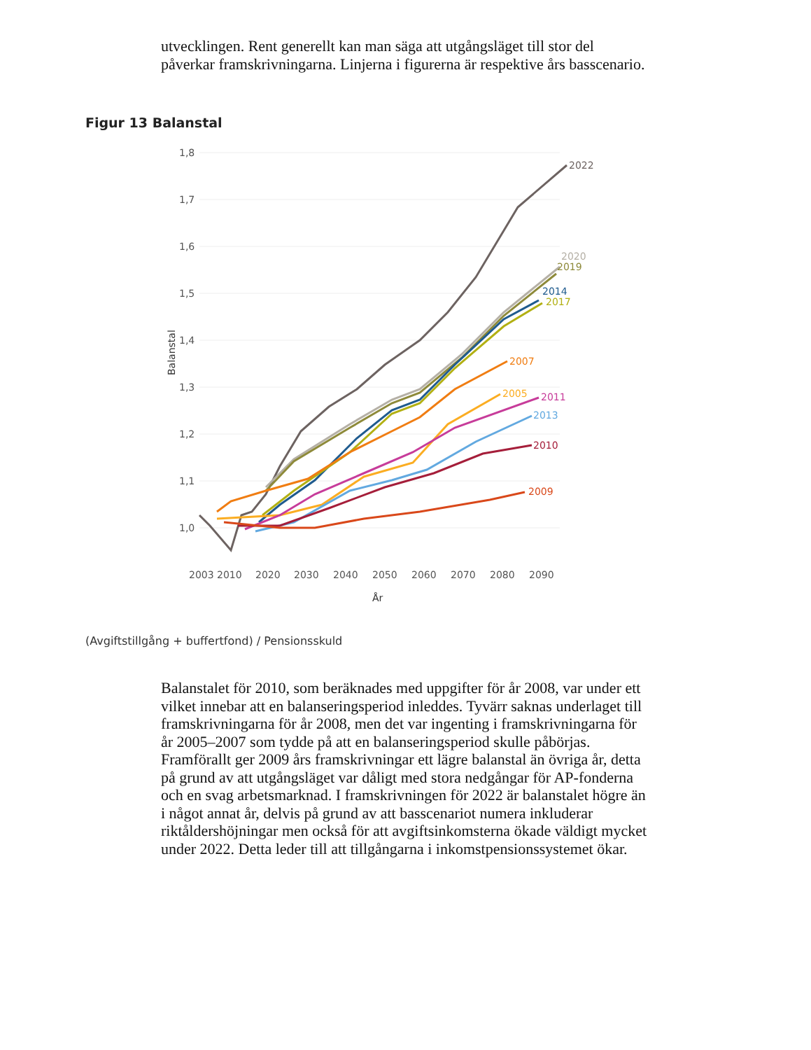utvecklingen. Rent generellt kan man säga att utgångsläget till stor del påverkar framskrivningarna. Linjerna i figurerna är respektive års basscenario.
Figur 13 Balanstal
1,8
1,7
1,6
1,5
1,4
1,3
1,2
1,1
1,0
Balanstal
2003
2010
2020
2030
2040
2050
2060
2070
2080
2090
År
2022
2020
2019
2014
2017
2007
2005
2011
2013
2010
2009
(Avgiftstillgång + buffertfond) / Pensionsskuld
Balanstalet för 2010, som beräknades med uppgifter för år 2008, var under ett vilket innebar att en balanseringsperiod inleddes. Tyvärr saknas underlaget till framskrivningarna för år 2008, men det var ingenting i framskrivningarna för år 2005–2007 som tydde på att en balanseringsperiod skulle påbörjas. Framförallt ger 2009 års framskrivningar ett lägre balanstal än övriga år, detta på grund av att utgångsläget var dåligt med stora nedgångar för AP-fonderna och en svag arbetsmarknad. I framskrivningen för 2022 är balanstalet högre än i något annat år, delvis på grund av att basscenariot numera inkluderar riktåldershöjningar men också för att avgiftsinkomsterna ökade väldigt mycket under 2022. Detta leder till att tillgångarna i inkomstpensionssystemet ökar.